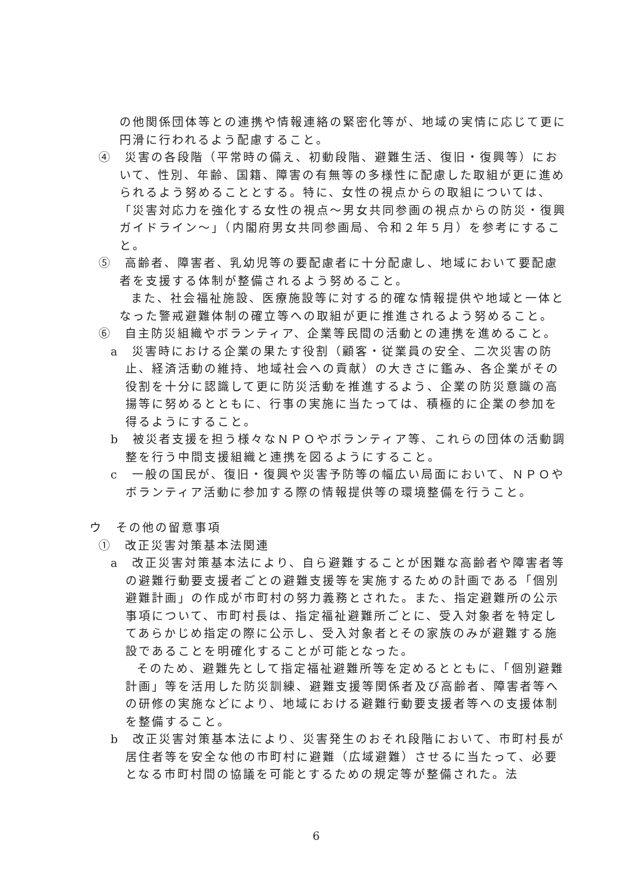の他関係団体等との連携や情報連絡の緊密化等が、地域の実情に応じて更に円滑に行われるよう配慮すること。
④　災害の各段階（平常時の備え、初動段階、避難生活、復旧・復興等）において、性別、年齢、国籍、障害の有無等の多様性に配慮した取組が更に進められるよう努めることとする。特に、女性の視点からの取組については、「災害対応力を強化する女性の視点～男女共同参画の視点からの防災・復興ガイドライン～」（内閣府男女共同参画局、令和２年５月）を参考にすること。
⑤　高齢者、障害者、乳幼児等の要配慮者に十分配慮し、地域において要配慮者を支援する体制が整備されるよう努めること。
また、社会福祉施設、医療施設等に対する的確な情報提供や地域と一体となった警戒避難体制の確立等への取組が更に推進されるよう努めること。
⑥　自主防災組織やボランティア、企業等民間の活動との連携を進めること。
a　災害時における企業の果たす役割（顧客・従業員の安全、二次災害の防止、経済活動の維持、地域社会への貢献）の大きさに鑑み、各企業がその役割を十分に認識して更に防災活動を推進するよう、企業の防災意識の高揚等に努めるとともに、行事の実施に当たっては、積極的に企業の参加を得るようにすること。
b　被災者支援を担う様々なＮＰＯやボランティア等、これらの団体の活動調整を行う中間支援組織と連携を図るようにすること。
c　一般の国民が、復旧・復興や災害予防等の幅広い局面において、ＮＰＯやボランティア活動に参加する際の情報提供等の環境整備を行うこと。
ウ　その他の留意事項
①　改正災害対策基本法関連
a　改正災害対策基本法により、自ら避難することが困難な高齢者や障害者等の避難行動要支援者ごとの避難支援等を実施するための計画である「個別避難計画」の作成が市町村の努力義務とされた。また、指定避難所の公示事項について、市町村長は、指定福祉避難所ごとに、受入対象者を特定してあらかじめ指定の際に公示し、受入対象者とその家族のみが避難する施設であることを明確化することが可能となった。
そのため、避難先として指定福祉避難所等を定めるとともに、「個別避難計画」等を活用した防災訓練、避難支援等関係者及び高齢者、障害者等への研修の実施などにより、地域における避難行動要支援者等への支援体制を整備すること。
b　改正災害対策基本法により、災害発生のおそれ段階において、市町村長が居住者等を安全な他の市町村に避難（広域避難）させるに当たって、必要となる市町村間の協議を可能とするための規定等が整備された。法
6